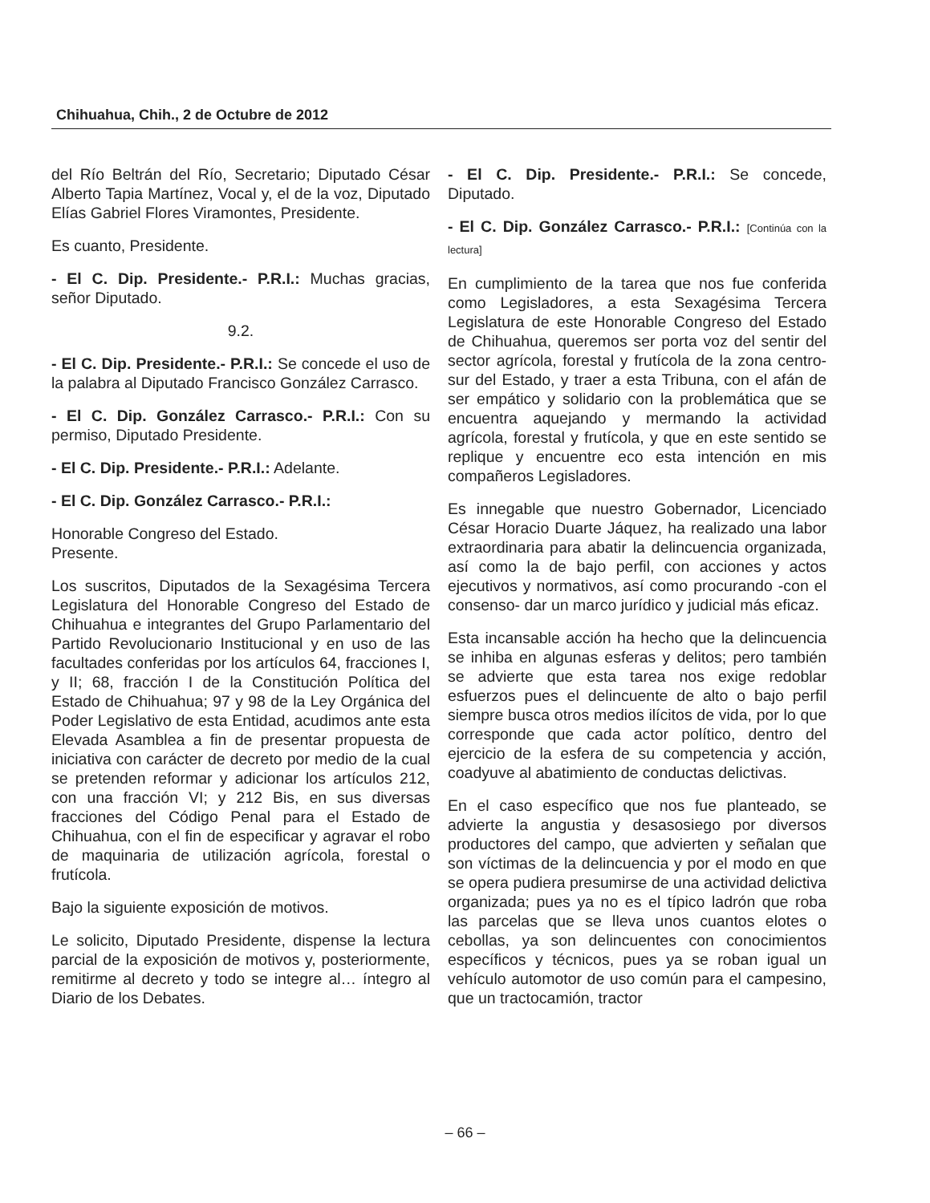Chihuahua, Chih., 2 de Octubre de 2012
del Río Beltrán del Río, Secretario; Diputado César Alberto Tapia Martínez, Vocal y, el de la voz, Diputado Elías Gabriel Flores Viramontes, Presidente.
Es cuanto, Presidente.
- El C. Dip. Presidente.- P.R.I.: Muchas gracias, señor Diputado.
9.2.
- El C. Dip. Presidente.- P.R.I.: Se concede el uso de la palabra al Diputado Francisco González Carrasco.
- El C. Dip. González Carrasco.- P.R.I.: Con su permiso, Diputado Presidente.
- El C. Dip. Presidente.- P.R.I.: Adelante.
- El C. Dip. González Carrasco.- P.R.I.:
Honorable Congreso del Estado.
Presente.
Los suscritos, Diputados de la Sexagésima Tercera Legislatura del Honorable Congreso del Estado de Chihuahua e integrantes del Grupo Parlamentario del Partido Revolucionario Institucional y en uso de las facultades conferidas por los artículos 64, fracciones I, y II; 68, fracción I de la Constitución Política del Estado de Chihuahua; 97 y 98 de la Ley Orgánica del Poder Legislativo de esta Entidad, acudimos ante esta Elevada Asamblea a fin de presentar propuesta de iniciativa con carácter de decreto por medio de la cual se pretenden reformar y adicionar los artículos 212, con una fracción VI; y 212 Bis, en sus diversas fracciones del Código Penal para el Estado de Chihuahua, con el fin de especificar y agravar el robo de maquinaria de utilización agrícola, forestal o frutícola.
Bajo la siguiente exposición de motivos.
Le solicito, Diputado Presidente, dispense la lectura parcial de la exposición de motivos y, posteriormente, remitirme al decreto y todo se integre al… íntegro al Diario de los Debates.
- El C. Dip. Presidente.- P.R.I.: Se concede, Diputado.
- El C. Dip. González Carrasco.- P.R.I.: [Continúa con la lectura]
En cumplimiento de la tarea que nos fue conferida como Legisladores, a esta Sexagésima Tercera Legislatura de este Honorable Congreso del Estado de Chihuahua, queremos ser porta voz del sentir del sector agrícola, forestal y frutícola de la zona centro-sur del Estado, y traer a esta Tribuna, con el afán de ser empático y solidario con la problemática que se encuentra aquejando y mermando la actividad agrícola, forestal y frutícola, y que en este sentido se replique y encuentre eco esta intención en mis compañeros Legisladores.
Es innegable que nuestro Gobernador, Licenciado César Horacio Duarte Jáquez, ha realizado una labor extraordinaria para abatir la delincuencia organizada, así como la de bajo perfil, con acciones y actos ejecutivos y normativos, así como procurando -con el consenso- dar un marco jurídico y judicial más eficaz.
Esta incansable acción ha hecho que la delincuencia se inhiba en algunas esferas y delitos; pero también se advierte que esta tarea nos exige redoblar esfuerzos pues el delincuente de alto o bajo perfil siempre busca otros medios ilícitos de vida, por lo que corresponde que cada actor político, dentro del ejercicio de la esfera de su competencia y acción, coadyuve al abatimiento de conductas delictivas.
En el caso específico que nos fue planteado, se advierte la angustia y desasosiego por diversos productores del campo, que advierten y señalan que son víctimas de la delincuencia y por el modo en que se opera pudiera presumirse de una actividad delictiva organizada; pues ya no es el típico ladrón que roba las parcelas que se lleva unos cuantos elotes o cebollas, ya son delincuentes con conocimientos específicos y técnicos, pues ya se roban igual un vehículo automotor de uso común para el campesino, que un tractocamión, tractor
– 66 –